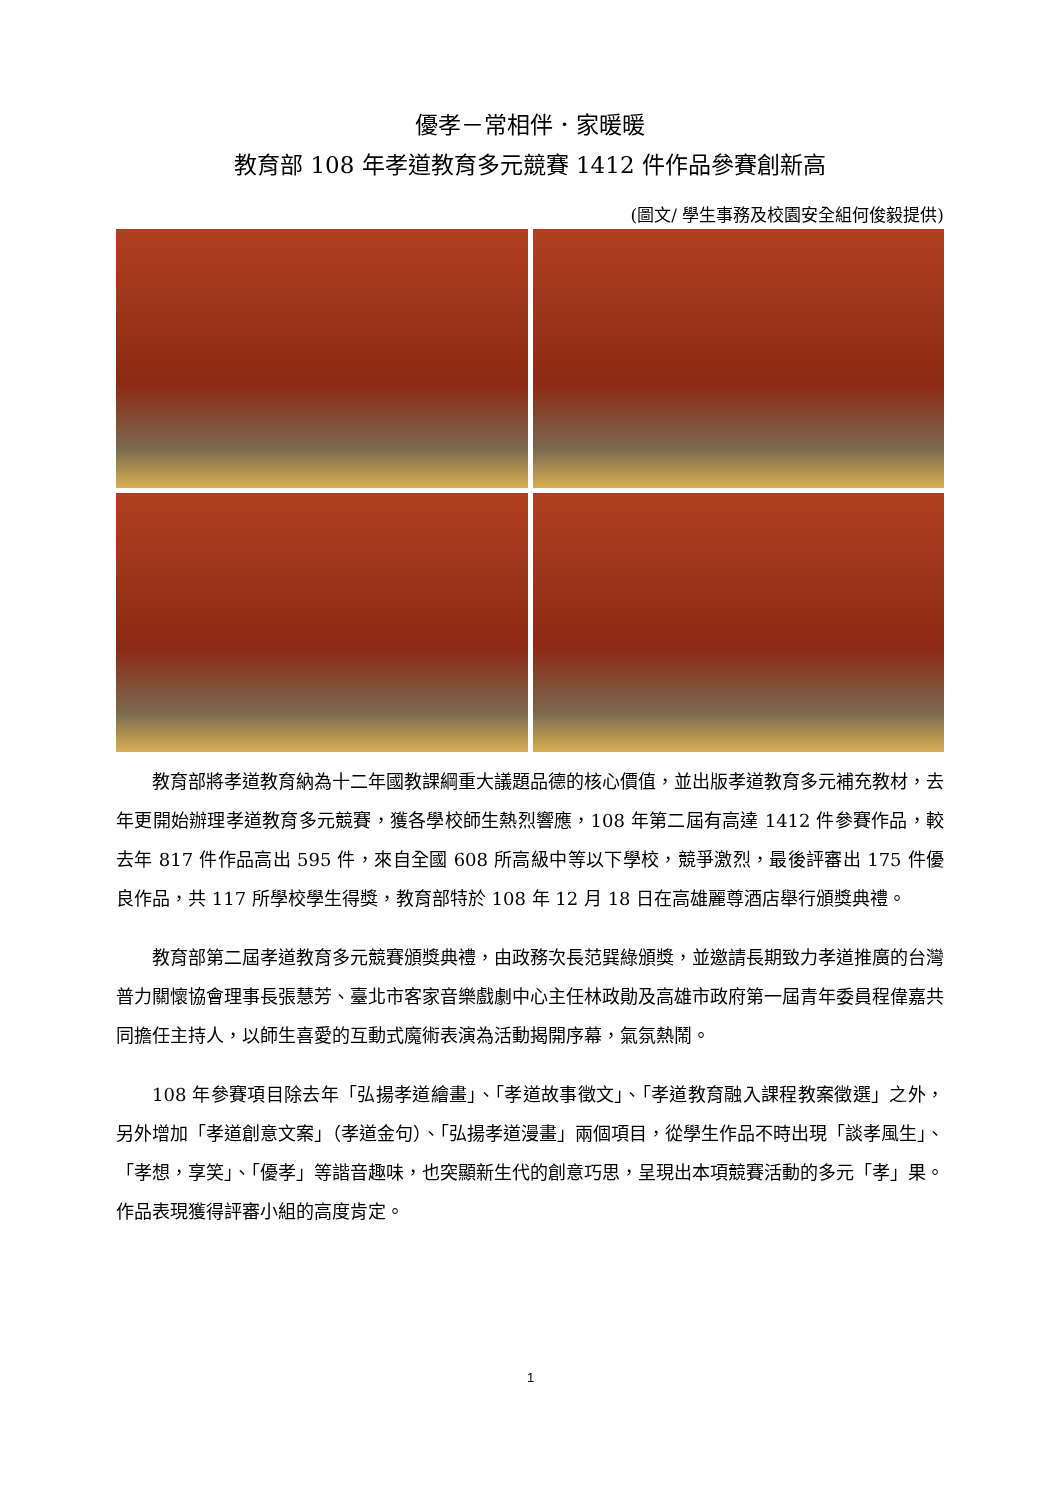優孝－常相伴．家暖暖
教育部 108 年孝道教育多元競賽 1412 件作品參賽創新高
(圖文/ 學生事務及校園安全組何俊毅提供)
教育部將孝道教育納為十二年國教課綱重大議題品德的核心價值，並出版孝道教育多元補充教材，去年更開始辦理孝道教育多元競賽，獲各學校師生熱烈響應，108 年第二屆有高達 1412 件參賽作品，較去年 817 件作品高出 595 件，來自全國 608 所高級中等以下學校，競爭激烈，最後評審出 175 件優良作品，共 117 所學校學生得獎，教育部特於 108 年 12 月 18 日在高雄麗尊酒店舉行頒獎典禮。
教育部第二屆孝道教育多元競賽頒獎典禮，由政務次長范巽綠頒獎，並邀請長期致力孝道推廣的台灣普力關懷協會理事長張慧芳、臺北市客家音樂戲劇中心主任林政勛及高雄市政府第一屆青年委員程偉嘉共同擔任主持人，以師生喜愛的互動式魔術表演為活動揭開序幕，氣氛熱鬧。
108 年參賽項目除去年「弘揚孝道繪畫」、「孝道故事徵文」、「孝道教育融入課程教案徵選」之外，另外增加「孝道創意文案」（孝道金句）、「弘揚孝道漫畫」兩個項目，從學生作品不時出現「談孝風生」、「孝想，享笑」、「優孝」等諧音趣味，也突顯新生代的創意巧思，呈現出本項競賽活動的多元「孝」果。作品表現獲得評審小組的高度肯定。
1